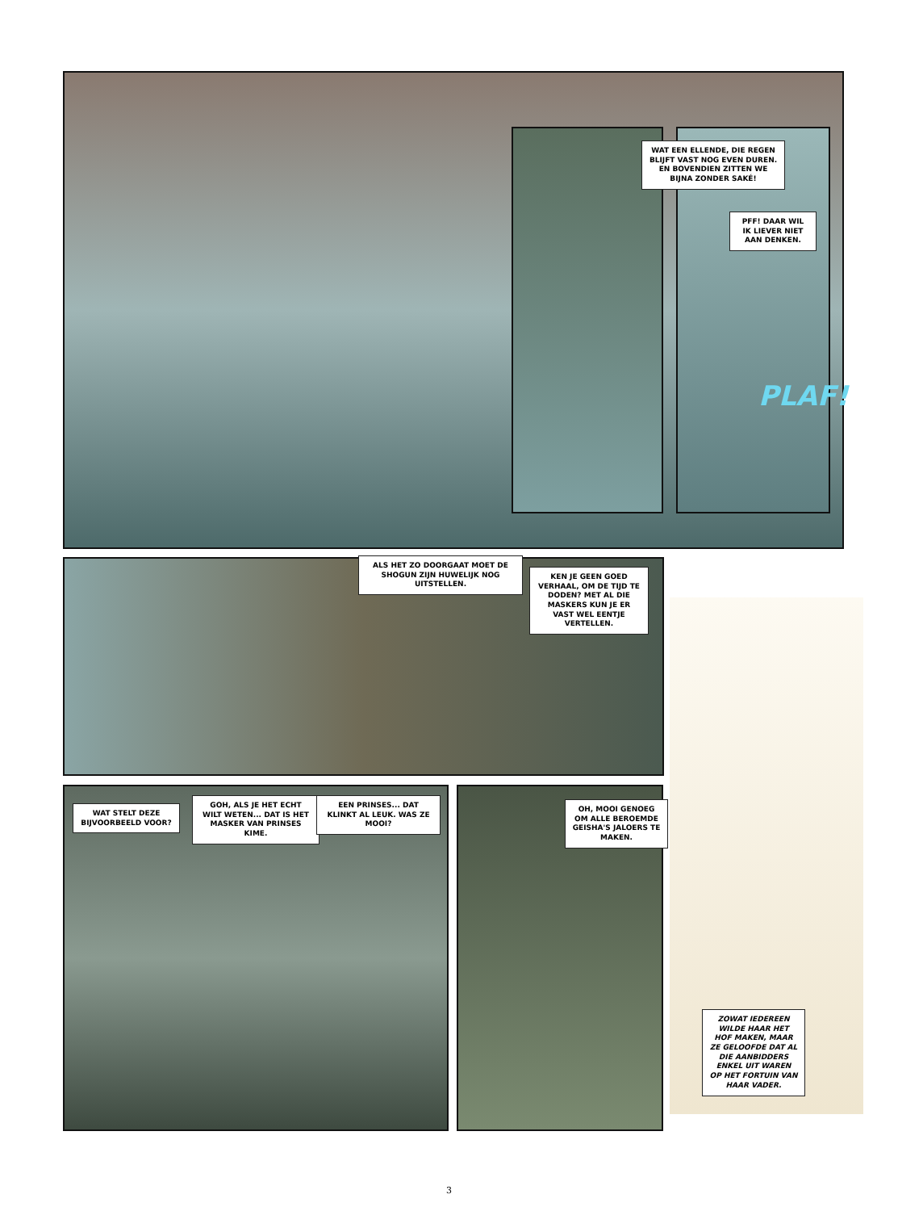WAT EEN ELLENDE, DIE REGEN BLIJFT VAST NOG EVEN DUREN. EN BOVENDIEN ZITTEN WE BIJNA ZONDER SAKÉ!
PFF! DAAR WIL IK LIEVER NIET AAN DENKEN.
PLAF!
ALS HET ZO DOORGAAT MOET DE SHOGUN ZIJN HUWELIJK NOG UITSTELLEN.
KEN JE GEEN GOED VERHAAL, OM DE TIJD TE DODEN? MET AL DIE MASKERS KUN JE ER VAST WEL EENTJE VERTELLEN.
WAT STELT DEZE BIJVOORBEELD VOOR?
GOH, ALS JE HET ECHT WILT WETEN... DAT IS HET MASKER VAN PRINSES KIME.
EEN PRINSES... DAT KLINKT AL LEUK. WAS ZE MOOI?
OH, MOOI GENOEG OM ALLE BEROEMDE GEISHA'S JALOERS TE MAKEN.
ZOWAT IEDEREEN WILDE HAAR HET HOF MAKEN, MAAR ZE GELOOFDE DAT AL DIE AANBIDDERS ENKEL UIT WAREN OP HET FORTUIN VAN HAAR VADER.
3